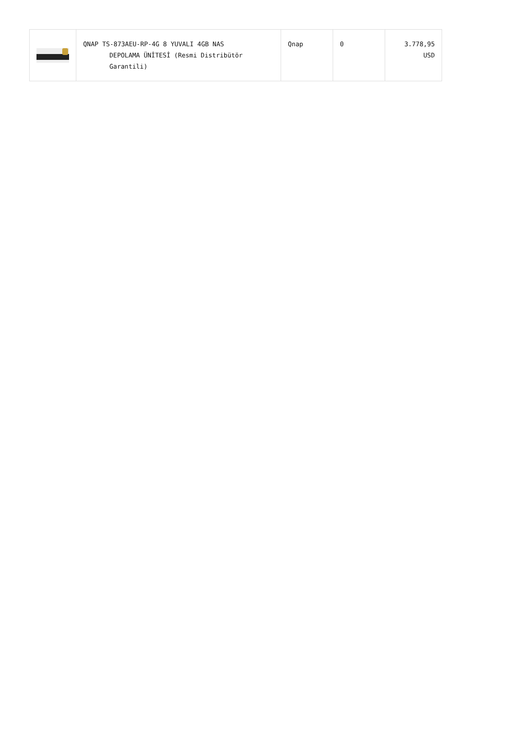| | QNAP TS-873AEU-RP-4G 8 YUVALI 4GB NAS DEPOLAMA ÜNİTESİ (Resmi Distribütör Garantili) | Qnap | 0 | 3.778,95 USD |